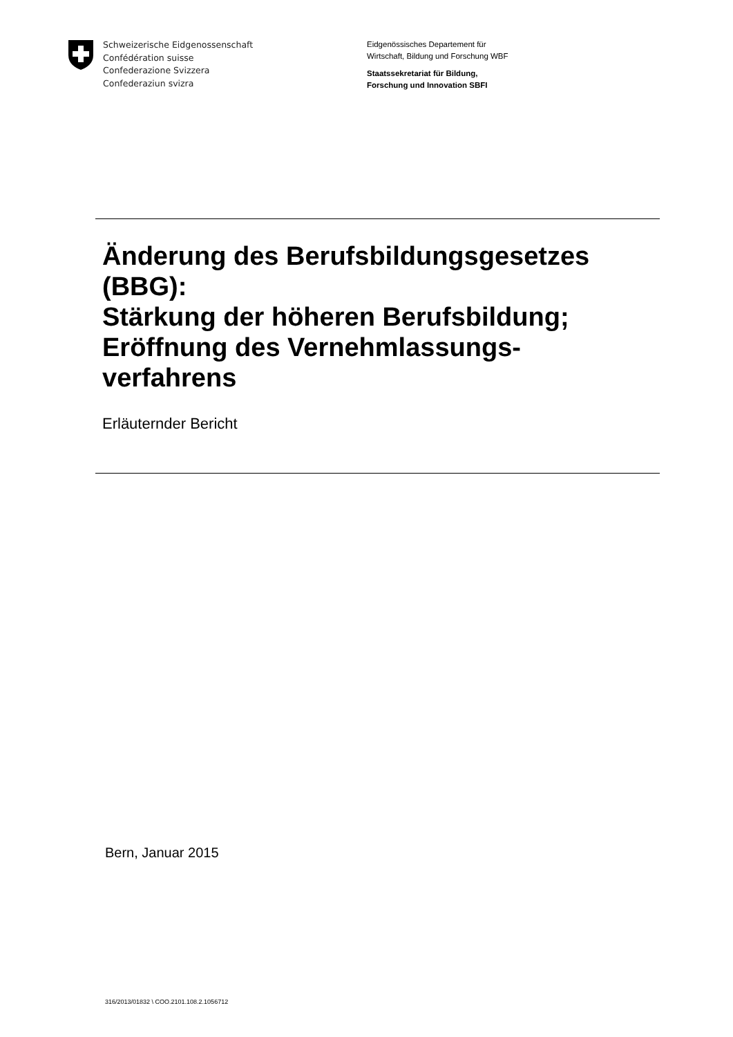Schweizerische Eidgenossenschaft
Confédération suisse
Confederazione Svizzera
Confederaziun svizra
Eidgenössisches Departement für
Wirtschaft, Bildung und Forschung WBF
Staatssekretariat für Bildung,
Forschung und Innovation SBFI
Änderung des Berufsbildungsgesetzes
(BBG):
Stärkung der höheren Berufsbildung;
Eröffnung des Vernehmlassungs-
verfahrens
Erläuternder Bericht
Bern, Januar 2015
316/2013/01832 \ COO.2101.108.2.1056712